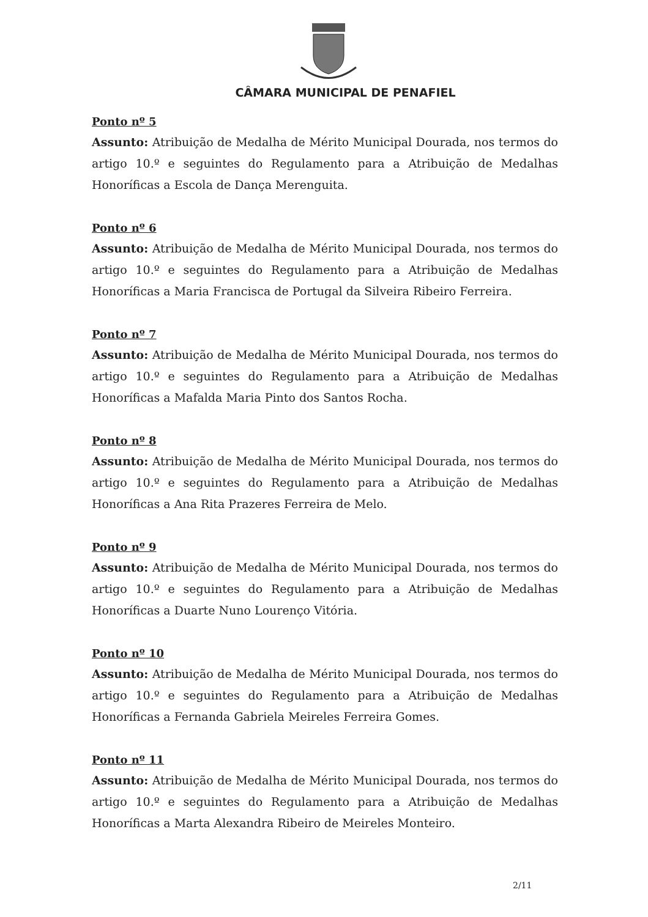CÂMARA MUNICIPAL DE PENAFIEL
Ponto nº 5
Assunto: Atribuição de Medalha de Mérito Municipal Dourada, nos termos do artigo 10.º e seguintes do Regulamento para a Atribuição de Medalhas Honoríficas a Escola de Dança Merenguita.
Ponto nº 6
Assunto: Atribuição de Medalha de Mérito Municipal Dourada, nos termos do artigo 10.º e seguintes do Regulamento para a Atribuição de Medalhas Honoríficas a Maria Francisca de Portugal da Silveira Ribeiro Ferreira.
Ponto nº 7
Assunto: Atribuição de Medalha de Mérito Municipal Dourada, nos termos do artigo 10.º e seguintes do Regulamento para a Atribuição de Medalhas Honoríficas a Mafalda Maria Pinto dos Santos Rocha.
Ponto nº 8
Assunto: Atribuição de Medalha de Mérito Municipal Dourada, nos termos do artigo 10.º e seguintes do Regulamento para a Atribuição de Medalhas Honoríficas a Ana Rita Prazeres Ferreira de Melo.
Ponto nº 9
Assunto: Atribuição de Medalha de Mérito Municipal Dourada, nos termos do artigo 10.º e seguintes do Regulamento para a Atribuição de Medalhas Honoríficas a Duarte Nuno Lourenço Vitória.
Ponto nº 10
Assunto: Atribuição de Medalha de Mérito Municipal Dourada, nos termos do artigo 10.º e seguintes do Regulamento para a Atribuição de Medalhas Honoríficas a Fernanda Gabriela Meireles Ferreira Gomes.
Ponto nº 11
Assunto: Atribuição de Medalha de Mérito Municipal Dourada, nos termos do artigo 10.º e seguintes do Regulamento para a Atribuição de Medalhas Honoríficas a Marta Alexandra Ribeiro de Meireles Monteiro.
2/11